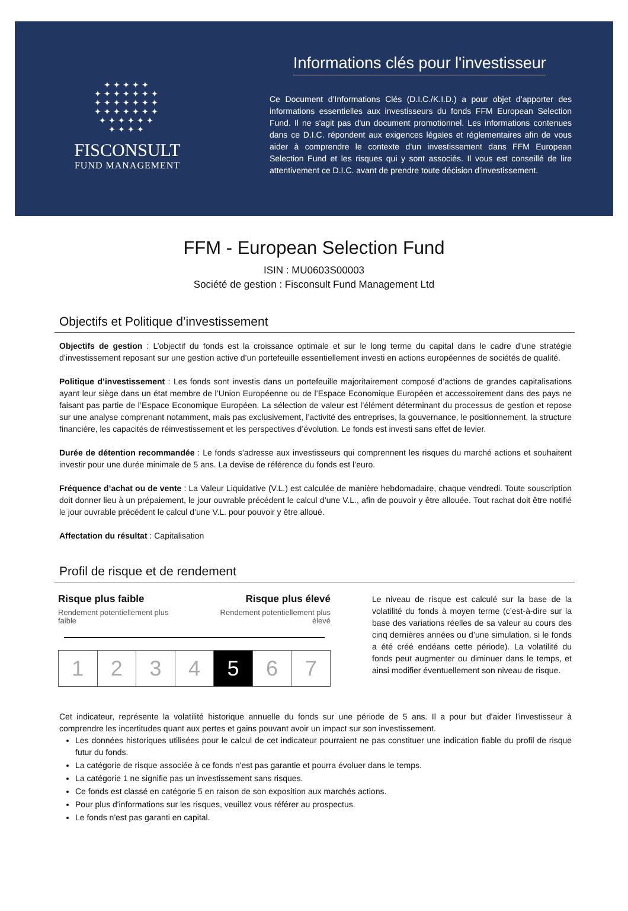✦✦✦✦✦
✦✦✦✦✦✦✦
✦✦✦✦✦✦✦
✦✦✦✦✦✦✦
✦✦✦✦✦✦
✦✦✦✦
FISCONSULT
FUND MANAGEMENT
Informations clés pour l'investisseur
Ce Document d’Informations Clés (D.I.C./K.I.D.) a pour objet d’apporter des informations essentielles aux investisseurs du fonds FFM European Selection Fund. Il ne s'agit pas d'un document promotionnel. Les informations contenues dans ce D.I.C. répondent aux exigences légales et réglementaires afin de vous aider à comprendre le contexte d’un investissement dans FFM European Selection Fund et les risques qui y sont associés. Il vous est conseillé de lire attentivement ce D.I.C. avant de prendre toute décision d'investissement.
FFM - European Selection Fund
ISIN : MU0603S00003
Société de gestion : Fisconsult Fund Management Ltd
Objectifs et Politique d’investissement
Objectifs de gestion : L’objectif du fonds est la croissance optimale et sur le long terme du capital dans le cadre d’une stratégie d’investissement reposant sur une gestion active d’un portefeuille essentiellement investi en actions européennes de sociétés de qualité.
Politique d’investissement : Les fonds sont investis dans un portefeuille majoritairement composé d’actions de grandes capitalisations ayant leur siège dans un état membre de l’Union Européenne ou de l’Espace Economique Européen et accessoirement dans des pays ne faisant pas partie de l’Espace Economique Européen. La sélection de valeur est l’élément déterminant du processus de gestion et repose sur une analyse comprenant notamment, mais pas exclusivement, l’activité des entreprises, la gouvernance, le positionnement, la structure financière, les capacités de réinvestissement et les perspectives d’évolution. Le fonds est investi sans effet de levier.
Durée de détention recommandée : Le fonds s’adresse aux investisseurs qui comprennent les risques du marché actions et souhaitent investir pour une durée minimale de 5 ans. La devise de référence du fonds est l’euro.
Fréquence d’achat ou de vente : La Valeur Liquidative (V.L.) est calculée de manière hebdomadaire, chaque vendredi. Toute souscription doit donner lieu à un prépaiement, le jour ouvrable précédent le calcul d’une V.L., afin de pouvoir y être allouée. Tout rachat doit être notifié le jour ouvrable précédent le calcul d’une V.L. pour pouvoir y être alloué.
Affectation du résultat : Capitalisation
Profil de risque et de rendement
Risque plus faible Risque plus élevé
Rendement potentiellement plus
faible Rendement potentiellement plus
élevé
| 1 | 2 | 3 | 4 | 5 | 6 | 7 |
Le niveau de risque est calculé sur la base de la volatilité du fonds à moyen terme (c’est-à-dire sur la base des variations réelles de sa valeur au cours des cinq dernières années ou d’une simulation, si le fonds a été créé endéans cette période). La volatilité du fonds peut augmenter ou diminuer dans le temps, et ainsi modifier éventuellement son niveau de risque.
Cet indicateur, représente la volatilité historique annuelle du fonds sur une période de 5 ans. Il a pour but d'aider l'investisseur à comprendre les incertitudes quant aux pertes et gains pouvant avoir un impact sur son investissement.
Les données historiques utilisées pour le calcul de cet indicateur pourraient ne pas constituer une indication fiable du profil de risque futur du fonds.
La catégorie de risque associée à ce fonds n'est pas garantie et pourra évoluer dans le temps.
La catégorie 1 ne signifie pas un investissement sans risques.
Ce fonds est classé en catégorie 5 en raison de son exposition aux marchés actions.
Pour plus d'informations sur les risques, veuillez vous référer au prospectus.
Le fonds n'est pas garanti en capital.